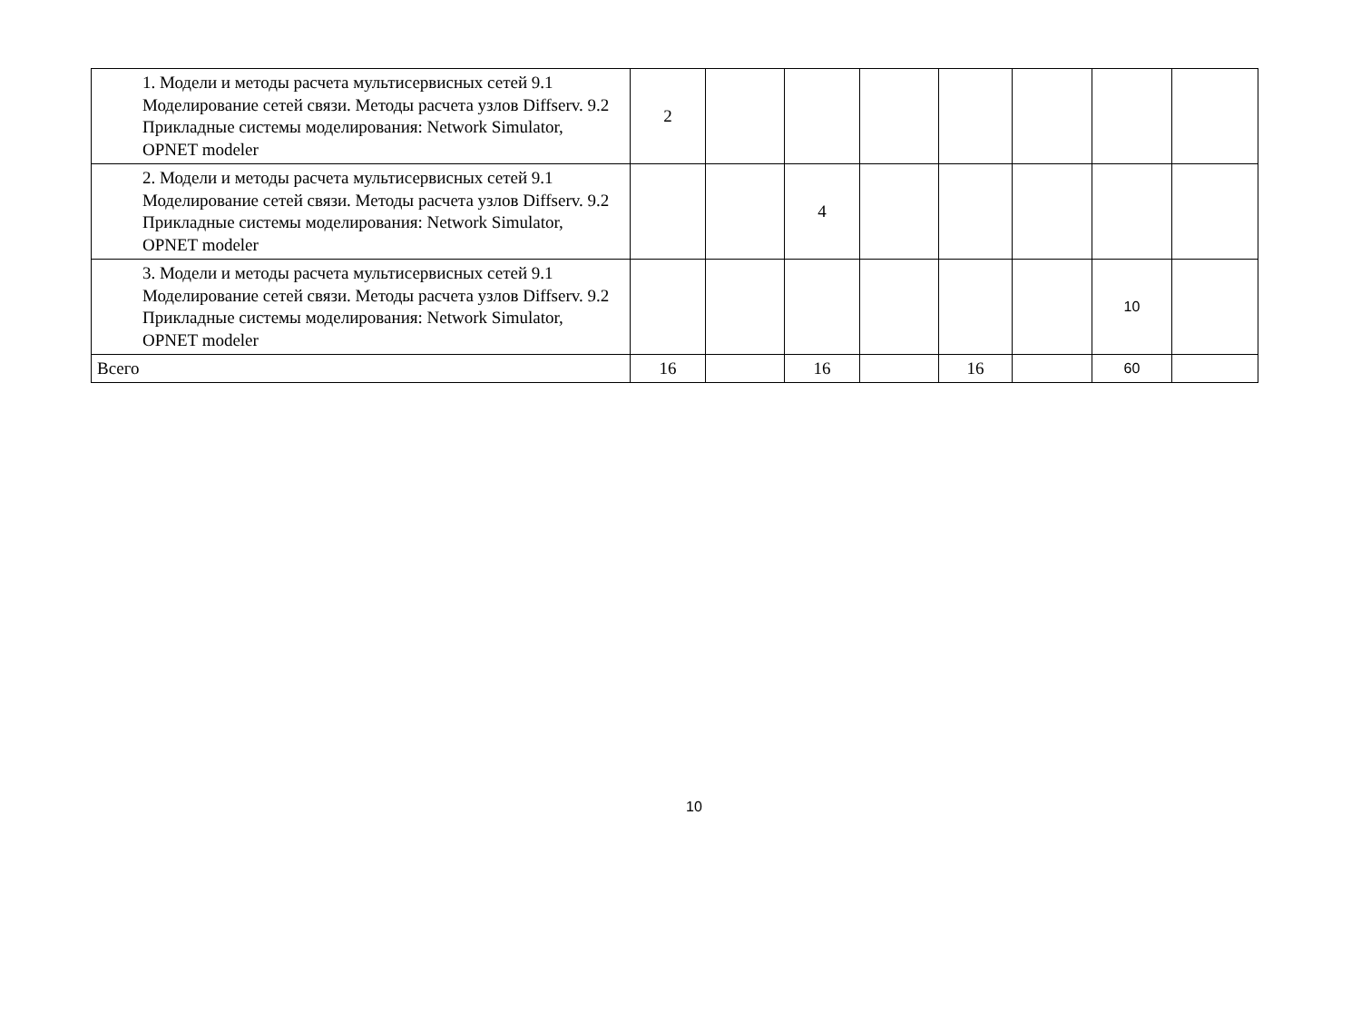| 1. Модели и методы расчета мультисервисных сетей 9.1 Моделирование сетей связи. Методы расчета узлов Diffserv. 9.2 Прикладные системы моделирования: Network Simulator, OPNET modeler | 2 | | | | | | | |
| 2. Модели и методы расчета мультисервисных сетей 9.1 Моделирование сетей связи. Методы расчета узлов Diffserv. 9.2 Прикладные системы моделирования: Network Simulator, OPNET modeler | | | 4 | | | | | |
| 3. Модели и методы расчета мультисервисных сетей 9.1 Моделирование сетей связи. Методы расчета узлов Diffserv. 9.2 Прикладные системы моделирования: Network Simulator, OPNET modeler | | | | | | | 10 | |
| Всего | 16 | | 16 | | 16 | | 60 | |
10